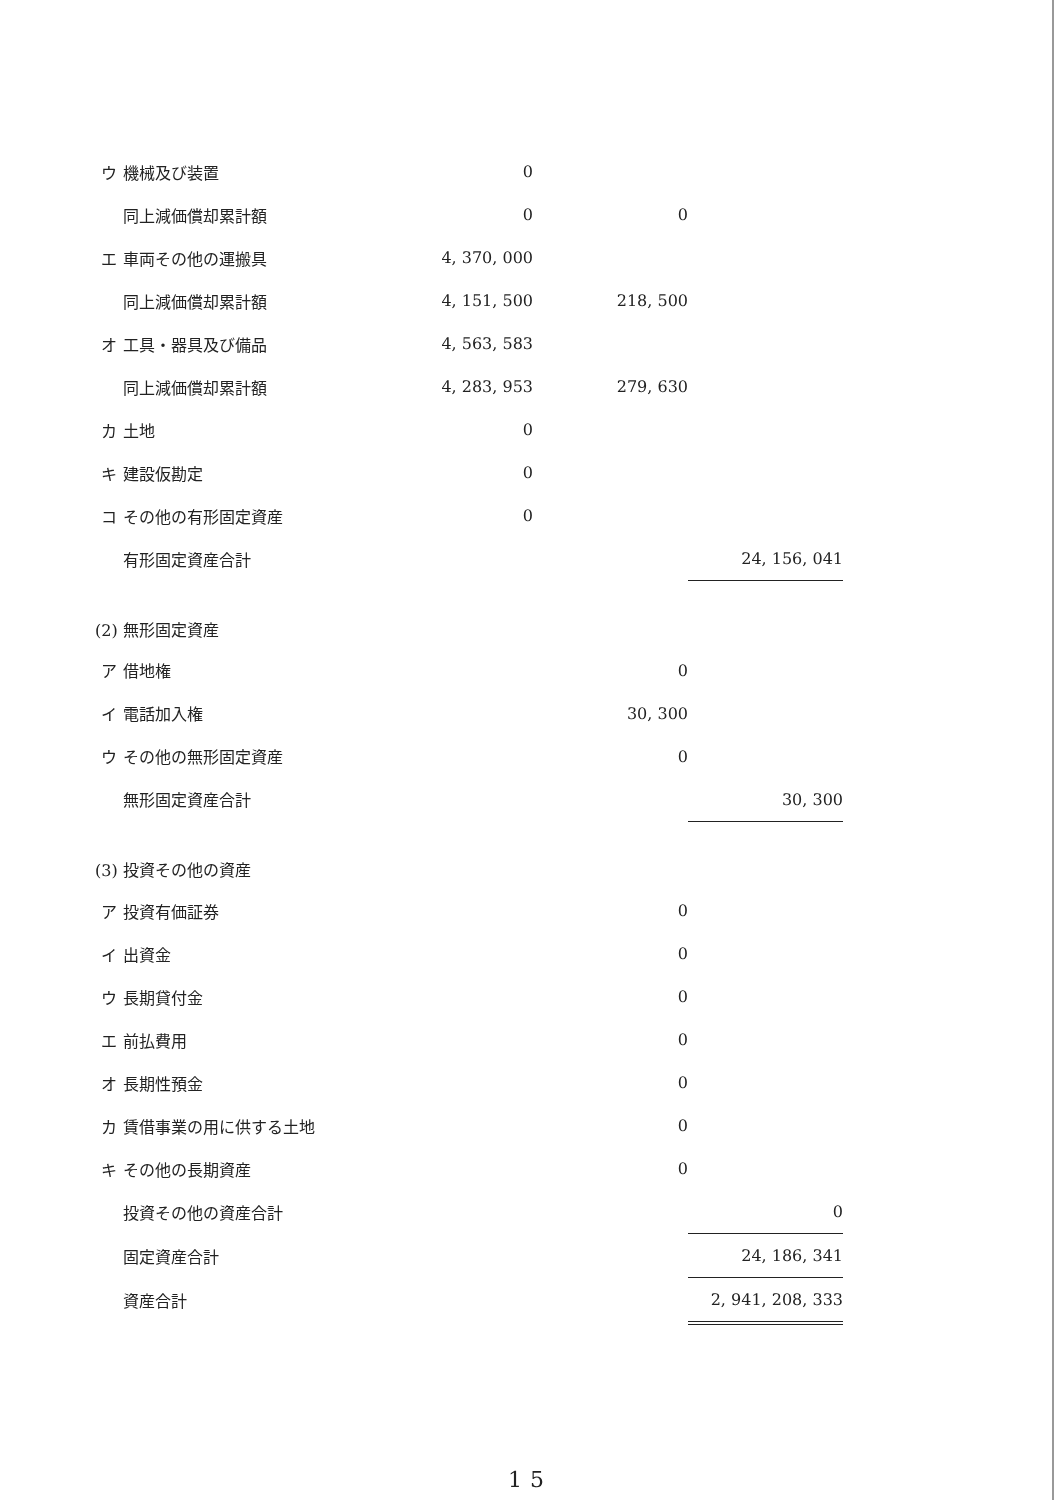| | ウ | 機械及び装置 | 0 | | |
| | | 同上減価償却累計額 | 0 | 0 | |
| | エ | 車両その他の運搬具 | 4, 370, 000 | | |
| | | 同上減価償却累計額 | 4, 151, 500 | 218, 500 | |
| | オ | 工具・器具及び備品 | 4, 563, 583 | | |
| | | 同上減価償却累計額 | 4, 283, 953 | 279, 630 | |
| | カ | 土地 | 0 | | |
| | キ | 建設仮勘定 | 0 | | |
| | コ | その他の有形固定資産 | 0 | | |
| | | 有形固定資産合計 | | | 24, 156, 041 |
| (2) 無形固定資産 | | | | | |
| | ア | 借地権 | | 0 | |
| | イ | 電話加入権 | | 30, 300 | |
| | ウ | その他の無形固定資産 | | 0 | |
| | | 無形固定資産合計 | | | 30, 300 |
| (3) 投資その他の資産 | | | | | |
| | ア | 投資有価証券 | | 0 | |
| | イ | 出資金 | | 0 | |
| | ウ | 長期貸付金 | | 0 | |
| | エ | 前払費用 | | 0 | |
| | オ | 長期性預金 | | 0 | |
| | カ | 賃借事業の用に供する土地 | | 0 | |
| | キ | その他の長期資産 | | 0 | |
| | | 投資その他の資産合計 | | | 0 |
| | | 固定資産合計 | | | 24, 186, 341 |
| | | 資産合計 | | | 2, 941, 208, 333 |
15